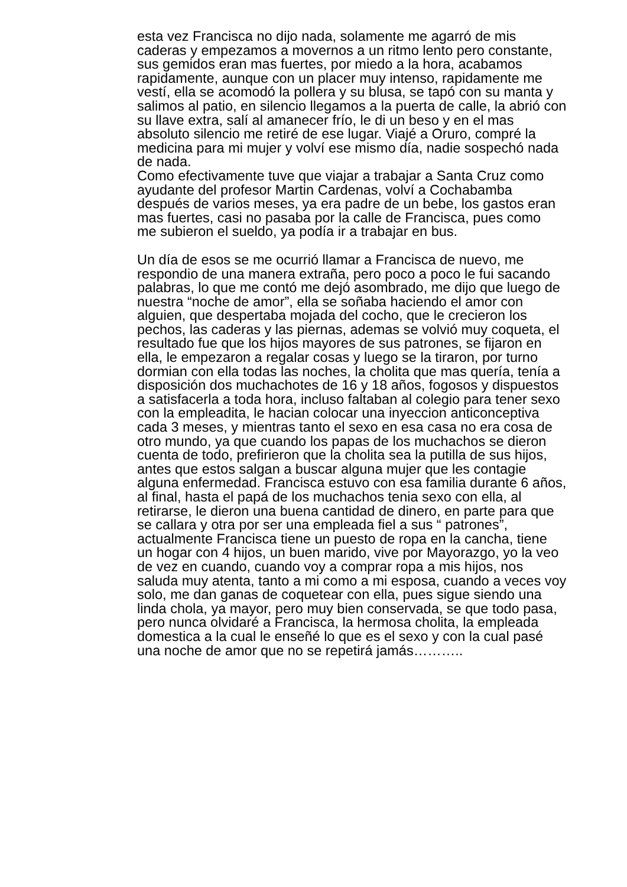esta vez Francisca no dijo nada, solamente me agarró de mis caderas y empezamos a movernos a un ritmo lento pero constante, sus gemidos eran mas fuertes, por miedo a la hora, acabamos rapidamente, aunque con un placer muy intenso, rapidamente me vestí, ella se acomodó la pollera y su blusa, se tapó con su manta y salimos al patio, en silencio llegamos a la puerta de calle, la abrió con su llave extra, salí al amanecer frío, le di un beso y en el mas absoluto silencio me retiré de ese lugar. Viajé a Oruro, compré la medicina para mi mujer y volví ese mismo día, nadie sospechó nada de nada.
Como efectivamente tuve que viajar a trabajar a Santa Cruz como ayudante del profesor Martin Cardenas, volví a Cochabamba después de varios meses, ya era padre de un bebe, los gastos eran mas fuertes, casi no pasaba por la calle de Francisca, pues como me subieron el sueldo, ya podía ir a trabajar en bus.
Un día de esos se me ocurrió llamar a Francisca de nuevo, me respondio de una manera extraña, pero poco a poco le fui sacando palabras, lo que me contó me dejó asombrado, me dijo que luego de nuestra “noche de amor”, ella se soñaba haciendo el amor con alguien, que despertaba mojada del cocho, que le crecieron los pechos, las caderas y las piernas, ademas se volvió muy coqueta, el resultado fue que los hijos mayores de sus patrones, se fijaron en ella, le empezaron a regalar cosas y luego se la tiraron, por turno dormian con ella todas las noches, la cholita que mas quería, tenía a disposición dos muchachotes de 16 y 18 años, fogosos y dispuestos a satisfacerla a toda hora, incluso faltaban al colegio para tener sexo con la empleadita, le hacian colocar una inyeccion anticonceptiva cada 3 meses, y mientras tanto el sexo en esa casa no era cosa de otro mundo, ya que cuando los papas de los muchachos se dieron cuenta de todo, prefirieron que la cholita sea la putilla de sus hijos, antes que estos salgan a buscar alguna mujer que les contagie alguna enfermedad. Francisca estuvo con esa familia durante 6 años, al final, hasta el papá de los muchachos tenia sexo con ella, al retirarse, le dieron una buena cantidad de dinero, en parte para que se callara y otra por ser una empleada fiel a sus “ patrones”, actualmente Francisca tiene un puesto de ropa en la cancha, tiene un hogar con 4 hijos, un buen marido, vive por Mayorazgo, yo la veo de vez en cuando, cuando voy a comprar ropa a mis hijos, nos saluda muy atenta, tanto a mi como a mi esposa, cuando a veces voy solo, me dan ganas de coquetear con ella, pues sigue siendo una linda chola, ya mayor, pero muy bien conservada, se que todo pasa, pero nunca olvidaré a Francisca, la hermosa cholita, la empleada domestica a la cual le enseñé lo que es el sexo y con la cual pasé una noche de amor que no se repetirá jamás………..